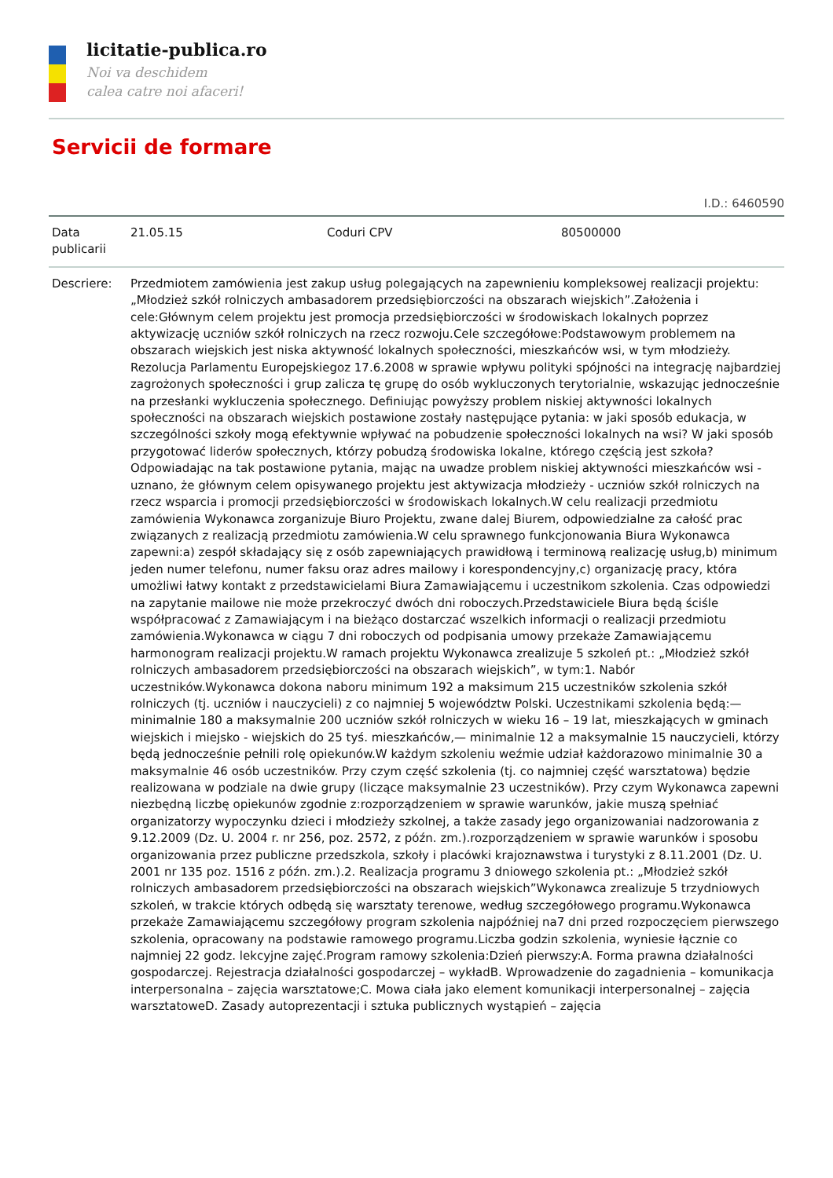licitatie-publica.ro
Noi va deschidem
calea catre noi afaceri!
Servicii de formare
I.D.: 6460590
| Data publicarii | 21.05.15 | Coduri CPV | 80500000 |
| Descriere: | Przedmiotem zamówienia jest zakup usług polegających na zapewnieniu kompleksowej realizacji projektu: „Młodzież szkół rolniczych ambasadorem przedsiębiorczości na obszarach wiejskich”.Założenia i cele:Głównym celem projektu jest promocja przedsiębiorczości w środowiskach lokalnych poprzez aktywizację uczniów szkół rolniczych na rzecz rozwoju.Cele szczegółowe:Podstawowym problemem na obszarach wiejskich jest niska aktywność lokalnych społeczności, mieszkańców wsi, w tym młodzieży. Rezolucja Parlamentu Europejskiegoz 17.6.2008 w sprawie wpływu polityki spójności na integrację najbardziej zagrożonych społeczności i grup zalicza tę grupę do osób wykluczonych terytorialnie, wskazując jednocześnie na przesłanki wykluczenia społecznego. Definiując powyższy problem niskiej aktywności lokalnych społeczności na obszarach wiejskich postawione zostały następujące pytania: w jaki sposób edukacja, w szczególności szkoły mogą efektywnie wpływać na pobudzenie społeczności lokalnych na wsi? W jaki sposób przygotować liderów społecznych, którzy pobudzą środowiska lokalne, którego częścią jest szkoła? Odpowiadając na tak postawione pytania, mając na uwadze problem niskiej aktywności mieszkańców wsi - uznano, że głównym celem opisywanego projektu jest aktywizacja młodzieży - uczniów szkół rolniczych na rzecz wsparcia i promocji przedsiębiorczości w środowiskach lokalnych.W celu realizacji przedmiotu zamówienia Wykonawca zorganizuje Biuro Projektu, zwane dalej Biurem, odpowiedzialne za całość prac związanych z realizacją przedmiotu zamówienia.W celu sprawnego funkcjonowania Biura Wykonawca zapewni:a) zespół składający się z osób zapewniających prawidłową i terminową realizację usług,b) minimum jeden numer telefonu, numer faksu oraz adres mailowy i korespondencyjny,c) organizację pracy, która umożliwi łatwy kontakt z przedstawicielami Biura Zamawiającemu i uczestnikom szkolenia. Czas odpowiedzi na zapytanie mailowe nie może przekroczyć dwóch dni roboczych.Przedstawiciele Biura będą ściśle współpracować z Zamawiającym i na bieżąco dostarczać wszelkich informacji o realizacji przedmiotu zamówienia.Wykonawca w ciągu 7 dni roboczych od podpisania umowy przekaże Zamawiającemu harmonogram realizacji projektu.W ramach projektu Wykonawca zrealizuje 5 szkoleń pt.: „Młodzież szkół rolniczych ambasadorem przedsiębiorczości na obszarach wiejskich”, w tym:1. Nabór uczestników.Wykonawca dokona naboru minimum 192 a maksimum 215 uczestników szkolenia szkół rolniczych (tj. uczniów i nauczycieli) z co najmniej 5 województw Polski. Uczestnikami szkolenia będą:— minimalnie 180 a maksymalnie 200 uczniów szkół rolniczych w wieku 16 – 19 lat, mieszkających w gminach wiejskich i miejsko - wiejskich do 25 tyś. mieszkańców,— minimalnie 12 a maksymalnie 15 nauczycieli, którzy będą jednocześnie pełnili rolę opiekunów.W każdym szkoleniu weźmie udział każdorazowo minimalnie 30 a maksymalnie 46 osób uczestników. Przy czym część szkolenia (tj. co najmniej część warsztatowa) będzie realizowana w podziale na dwie grupy (liczące maksymalnie 23 uczestników). Przy czym Wykonawca zapewni niezbędną liczbę opiekunów zgodnie z:rozporządzeniem w sprawie warunków, jakie muszą spełniać organizatorzy wypoczynku dzieci i młodzieży szkolnej, a także zasady jego organizowaniai nadzorowania z 9.12.2009 (Dz. U. 2004 r. nr 256, poz. 2572, z późn. zm.).rozporządzeniem w sprawie warunków i sposobu organizowania przez publiczne przedszkola, szkoły i placówki krajoznawstwa i turystyki z 8.11.2001 (Dz. U. 2001 nr 135 poz. 1516 z późn. zm.).2. Realizacja programu 3 dniowego szkolenia pt.: „Młodzież szkół rolniczych ambasadorem przedsiębiorczości na obszarach wiejskich”Wykonawca zrealizuje 5 trzydniowych szkoleń, w trakcie których odbędą się warsztaty terenowe, według szczegółowego programu.Wykonawca przekaże Zamawiającemu szczegółowy program szkolenia najpóźniej na7 dni przed rozpoczęciem pierwszego szkolenia, opracowany na podstawie ramowego programu.Liczba godzin szkolenia, wyniesie łącznie co najmniej 22 godz. lekcyjne zajęć.Program ramowy szkolenia:Dzień pierwszy:A. Forma prawna działalności gospodarczej. Rejestracja działalności gospodarczej – wykładB. Wprowadzenie do zagadnienia – komunikacja interpersonalna – zajęcia warsztatowe;C. Mowa ciała jako element komunikacji interpersonalnej – zajęcia warsztatoweD. Zasady autoprezentacji i sztuka publicznych wystąpień – zajęcia | | |